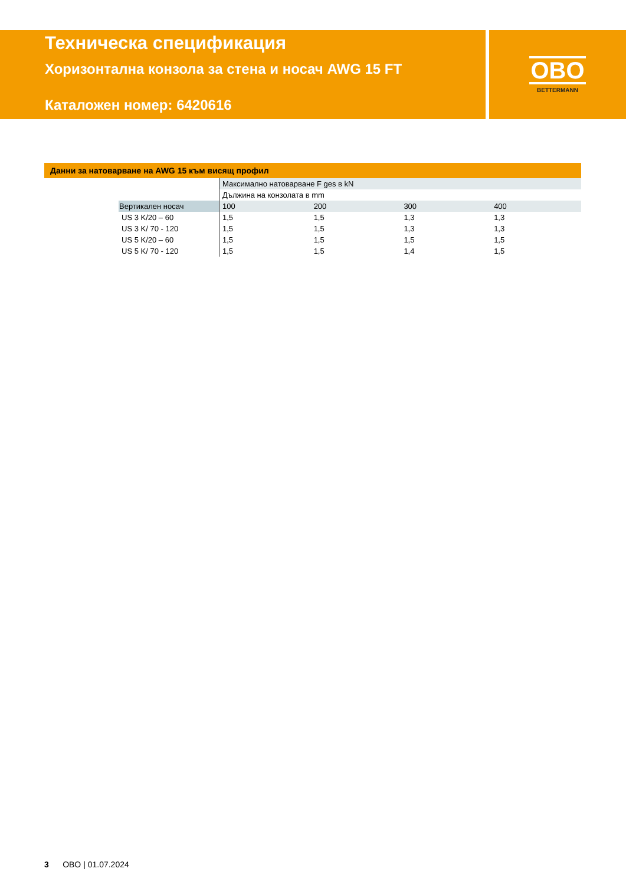Техническа спецификация
Хоризонтална конзола за стена и носач AWG 15 FT
Каталожен номер: 6420616
OBO
BETTERMANN
Данни за натоварване на AWG 15 към висящ профил
| | | Максимално натоварване F ges в kN | | | |
| | | Дължина на конзолата в mm | | | |
| | Вертикален носач | 100 | 200 | 300 | 400 |
| | US 3 K/20 – 60 | 1,5 | 1,5 | 1,3 | 1,3 |
| | US 3 K/ 70 - 120 | 1,5 | 1,5 | 1,3 | 1,3 |
| | US 5 K/20 – 60 | 1,5 | 1,5 | 1,5 | 1,5 |
| | US 5 K/ 70 - 120 | 1,5 | 1,5 | 1,4 | 1,5 |
3 OBO | 01.07.2024